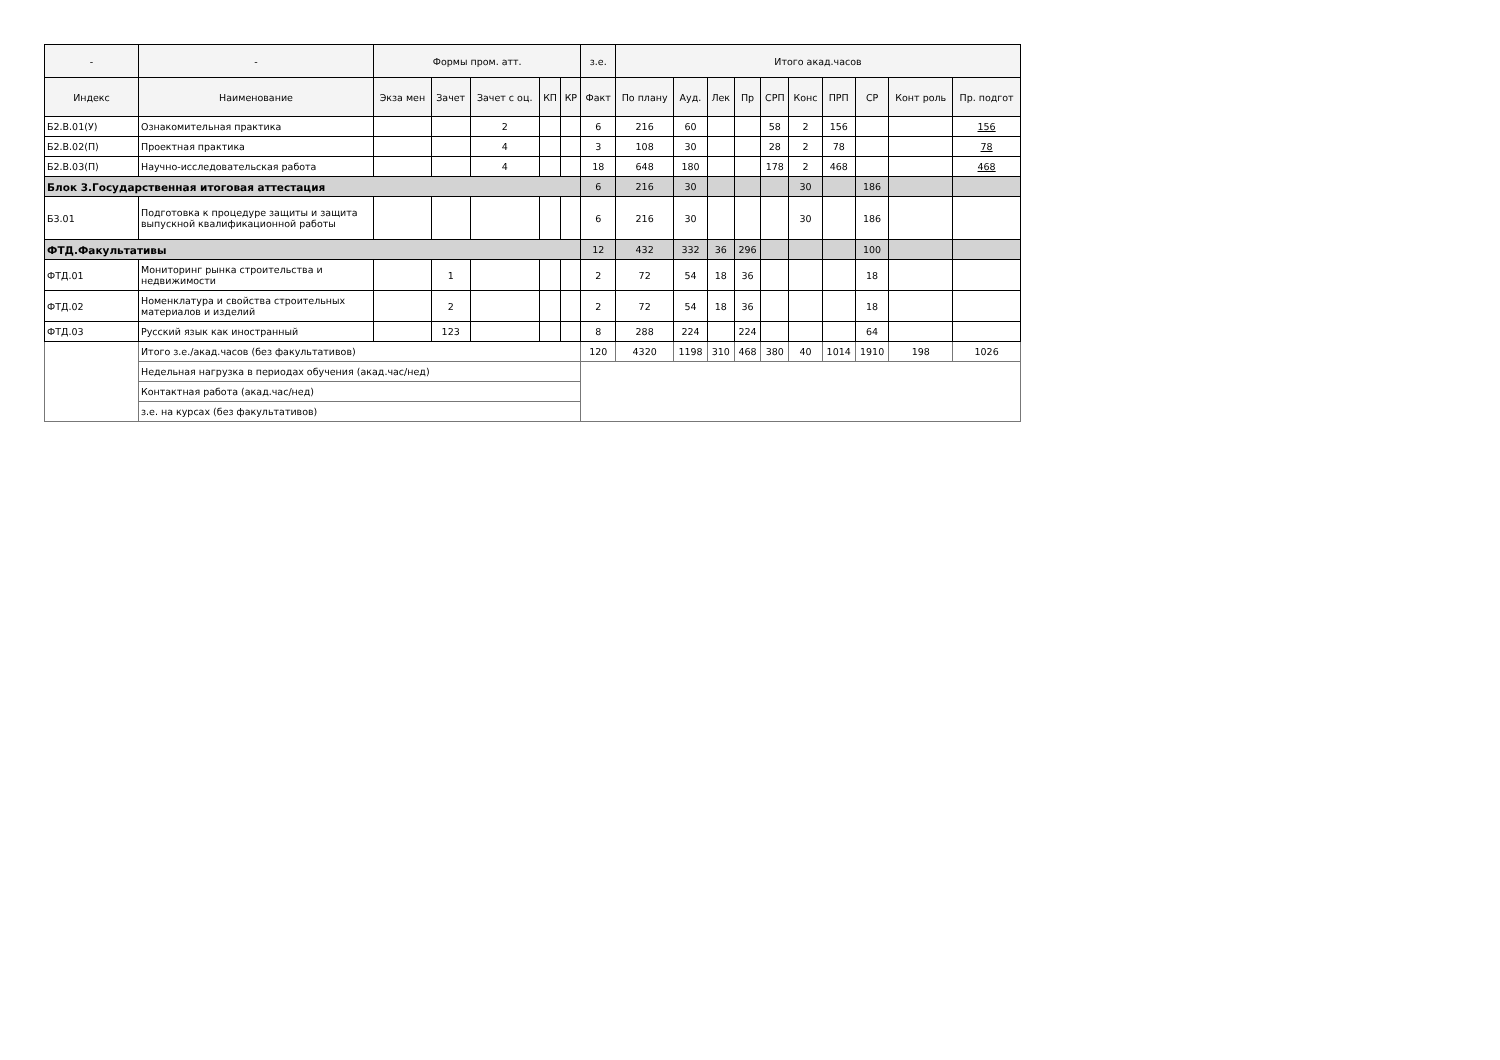| - | - | Формы пром. атт. | | | | | з.е. | Итого акад.часов | | | | | | | | | |
| --- | --- | --- | --- | --- | --- | --- | --- | --- | --- | --- | --- | --- | --- | --- | --- | --- | --- |
| Индекс | Наименование | Экза мен | Зачет | Зачет с оц. | КП | КР | Факт | По плану | Ауд. | Лек | Пр | СРП | Конс | ПРП | СР | Конт роль | Пр. подгот |
| Б2.В.01(У) | Ознакомительная практика | | | 2 | | | 6 | 216 | 60 | | | 58 | 2 | 156 | | | 156 |
| Б2.В.02(П) | Проектная практика | | | 4 | | | 3 | 108 | 30 | | | 28 | 2 | 78 | | | 78 |
| Б2.В.03(П) | Научно-исследовательская работа | | | 4 | | | 18 | 648 | 180 | | | 178 | 2 | 468 | | | 468 |
| Блок 3.Государственная итоговая аттестация | | | | | | | 6 | 216 | 30 | | | | 30 | | 186 | | |
| Б3.01 | Подготовка к процедуре защиты и защита выпускной квалификационной работы | | | | | | 6 | 216 | 30 | | | | 30 | | 186 | | |
| ФТД.Факультативы | | | | | | | 12 | 432 | 332 | 36 | 296 | | | | 100 | | |
| ФТД.01 | Мониторинг рынка строительства и недвижимости | | 1 | | | | 2 | 72 | 54 | 18 | 36 | | | | 18 | | |
| ФТД.02 | Номенклатура и свойства строительных материалов и изделий | | 2 | | | | 2 | 72 | 54 | 18 | 36 | | | | 18 | | |
| ФТД.03 | Русский язык как иностранный | | 123 | | | | 8 | 288 | 224 | | 224 | | | | 64 | | |
| | Итого з.е./акад.часов (без факультативов) | | | | | | 120 | 4320 | 1198 | 310 | 468 | 380 | 40 | 1014 | 1910 | 198 | 1026 |
| | Недельная нагрузка в периодах обучения (акад.час/нед) | | | | | | | | | | | | | | | | |
| | Контактная работа (акад.час/нед) | | | | | | | | | | | | | | | | |
| | з.е. на курсах (без факультативов) | | | | | | | | | | | | | | | | |